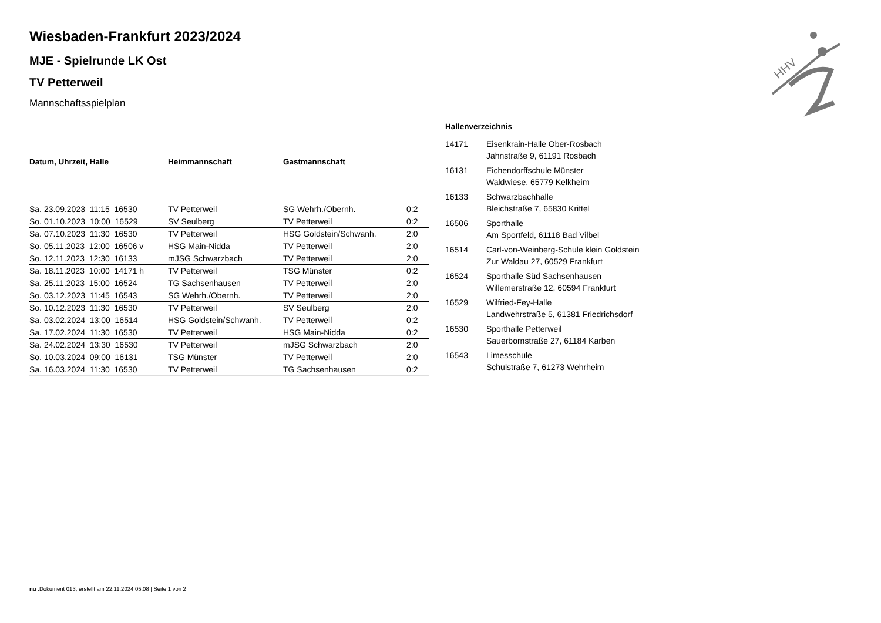HHV
Wiesbaden-Frankfurt 2023/2024
MJE - Spielrunde LK Ost
TV Petterweil
Mannschaftsspielplan
| Datum, Uhrzeit, Halle | Heimmannschaft | Gastmannschaft | |
| --- | --- | --- | --- |
| Sa. 23.09.2023 11:15 16530 | TV Petterweil | SG Wehrh./Obernh. | 0:2 |
| So. 01.10.2023 10:00 16529 | SV Seulberg | TV Petterweil | 0:2 |
| Sa. 07.10.2023 11:30 16530 | TV Petterweil | HSG Goldstein/Schwanh. | 2:0 |
| So. 05.11.2023 12:00 16506 v | HSG Main-Nidda | TV Petterweil | 2:0 |
| So. 12.11.2023 12:30 16133 | mJSG Schwarzbach | TV Petterweil | 2:0 |
| Sa. 18.11.2023 10:00 14171 h | TV Petterweil | TSG Münster | 0:2 |
| Sa. 25.11.2023 15:00 16524 | TG Sachsenhausen | TV Petterweil | 2:0 |
| So. 03.12.2023 11:45 16543 | SG Wehrh./Obernh. | TV Petterweil | 2:0 |
| So. 10.12.2023 11:30 16530 | TV Petterweil | SV Seulberg | 2:0 |
| Sa. 03.02.2024 13:00 16514 | HSG Goldstein/Schwanh. | TV Petterweil | 0:2 |
| Sa. 17.02.2024 11:30 16530 | TV Petterweil | HSG Main-Nidda | 0:2 |
| Sa. 24.02.2024 13:30 16530 | TV Petterweil | mJSG Schwarzbach | 2:0 |
| So. 10.03.2024 09:00 16131 | TSG Münster | TV Petterweil | 2:0 |
| Sa. 16.03.2024 11:30 16530 | TV Petterweil | TG Sachsenhausen | 0:2 |
Hallenverzeichnis
| 14171 | Eisenkrain-Halle Ober-Rosbach Jahnstraße 9, 61191 Rosbach |
| 16131 | Eichendorffschule Münster Waldwiese, 65779 Kelkheim |
| 16133 | Schwarzbachhalle Bleichstraße 7, 65830 Kriftel |
| 16506 | Sporthalle Am Sportfeld, 61118 Bad Vilbel |
| 16514 | Carl-von-Weinberg-Schule klein Goldstein Zur Waldau 27, 60529 Frankfurt |
| 16524 | Sporthalle Süd Sachsenhausen Willemerstraße 12, 60594 Frankfurt |
| 16529 | Wilfried-Fey-Halle Landwehrstraße 5, 61381 Friedrichsdorf |
| 16530 | Sporthalle Petterweil Sauerbornstraße 27, 61184 Karben |
| 16543 | Limesschule Schulstraße 7, 61273 Wehrheim |
nu .Dokument 013, erstellt am 22.11.2024 05:08 | Seite 1 von 2